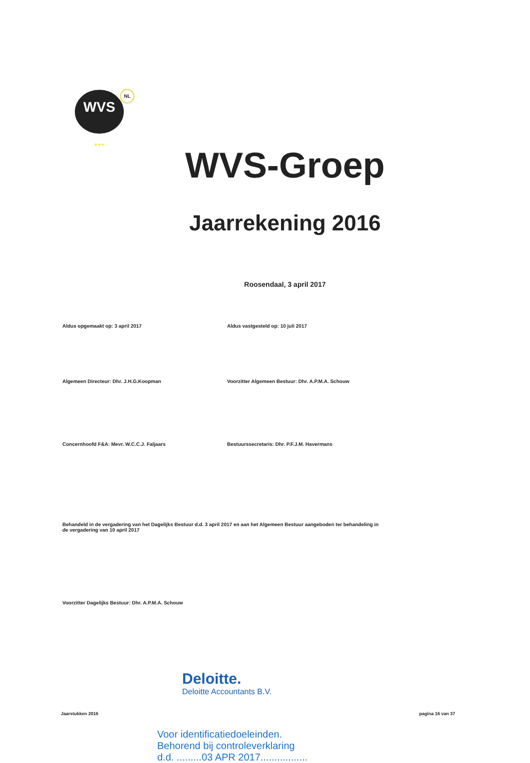WVS
+++
NL
WVS-Groep
Jaarrekening 2016
Roosendaal, 3 april 2017
Aldus opgemaakt op: 3 april 2017 Aldus vastgesteld op: 10 juli 2017
Algemeen Directeur: Dhr. J.H.G.Koopman Voorzitter Algemeen Bestuur: Dhr. A.P.M.A. Schouw
Concernhoofd F&A: Mevr. W.C.C.J. Faljaars Bestuurssecretaris: Dhr. P.F.J.M. Havermans
Behandeld in de vergadering van het Dagelijks Bestuur d.d. 3 april 2017 en aan het Algemeen Bestuur aangeboden ter behandeling in de vergadering van 10 april 2017
Voorzitter Dagelijks Bestuur: Dhr. A.P.M.A. Schouw
Deloitte.
Deloitte Accountants B.V.
Jaarstukken 2016 pagina 16 van 37
Voor identificatiedoeleinden.
Behorend bij controleverklaring
d.d. .........03 APR 2017.................